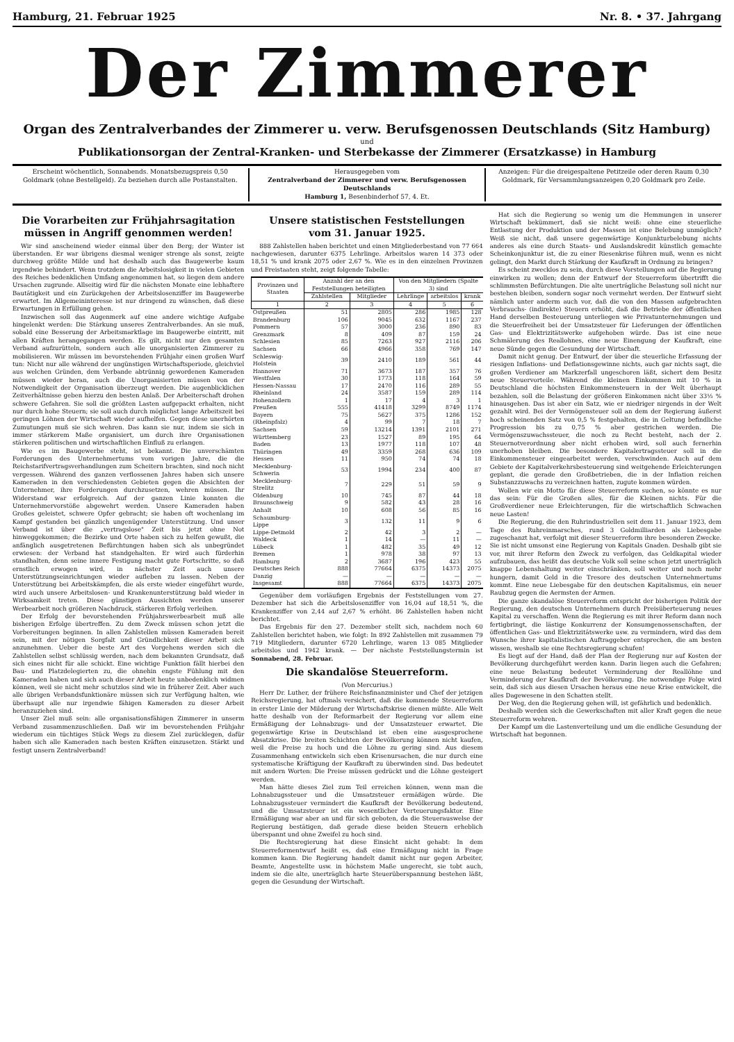Hamburg, 21. Februar 1925 Nr. 8. • 37. Jahrgang
Der Zimmerer
Organ des Zentralverbandes der Zimmerer u. verw. Berufsgenossen Deutschlands (Sitz Hamburg)
und
Publikationsorgan der Zentral-Kranken- und Sterbekasse der Zimmerer (Ersatzkasse) in Hamburg
Erscheint wöchentlich, Sonnabends. Monatsbezugspreis 0,50 Goldmark (ohne Bestellgeld). Zu beziehen durch alle Postanstalten.
Herausgegeben vom
Zentralverband der Zimmerer und verw. Berufsgenossen Deutschlands
Hamburg 1, Besenbinderhof 57, 4. Et.
Anzeigen: Für die dreigespaltene Petitzeile oder deren Raum 0,30 Goldmark, für Versammlungsanzeigen 0,20 Goldmark pro Zeile.
Die Vorarbeiten zur Frühjahrsagitation müssen in Angriff genommen werden!
Wir sind anscheinend wieder einmal über den Berg; der Winter ist überstanden. Er war übrigens diesmal weniger strenge als sonst, zeigte durchweg größte Milde und hat deshalb auch das Baugewerbe kaum irgendwie behindert. Wenn trotzdem die Arbeitslosigkeit in vielen Gebieten des Reiches bedenklichen Umfang angenommen hat, so liegen dem andere Ursachen zugrunde. Allseitig wird für die nächsten Monate eine lebhaftere Bautätigkeit und ein Zurückgehen der Arbeitslosenziffer im Baugewerbe erwartet. Im Allgemeininteresse ist nur dringend zu wünschen, daß diese Erwartungen in Erfüllung gehen.
Inzwischen soll das Augenmerk auf eine andere wichtige Aufgabe hingelenkt werden: Die Stärkung unseres Zentralverbandes. An sie muß, sobald eine Besserung der Arbeitsmarktlage im Baugewerbe eintritt, mit allen Kräften herangegangen werden. Es gilt, nicht nur den gesamten Verband aufzurütteln, sondern auch alle unorganisierten Zimmerer zu mobilisieren. Wir müssen im bevorstehenden Frühjahr einen großen Wurf tun: Nicht nur alle während der ungünstigen Wirtschaftsperiode, gleichviel aus welchen Gründen, dem Verbande abtrünnig gewordenen Kameraden müssen wieder heran, auch die Unorganisierten müssen von der Notwendigkeit der Organisation überzeugt werden. Die augenblicklichen Zeitverhältnisse geben hierzu den besten Anlaß. Der Arbeiterschaft drohen schwere Gefahren. Sie soll die größten Lasten aufgepackt erhalten, nicht nur durch hohe Steuern; sie soll auch durch möglichst lange Arbeitszeit bei geringen Löhnen der Wirtschaft wieder aufhelfen. Gegen diese unerhörten Zumutungen muß sie sich wehren. Das kann sie nur, indem sie sich in immer stärkerem Maße organisiert, um durch ihre Organisationen stärkeren politischen und wirtschaftlichen Einfluß zu erlangen.
Wie es im Baugewerbe steht, ist bekannt. Die unverschämten Forderungen des Unternehmertums vom vorigen Jahre, die die Reichstarifvertragsverhandlungen zum Scheitern brachten, sind noch nicht vergessen. Während des ganzen verflossenen Jahres haben sich unsere Kameraden in den verschiedensten Gebieten gegen die Absichten der Unternehmer, ihre Forderungen durchzusetzen, wehren müssen. Ihr Widerstand war erfolgreich. Auf der ganzen Linie konnten die Unternehmervorstöße abgewehrt werden. Unsere Kameraden haben Großes geleistet, schwere Opfer gebracht; sie haben oft wochenlang im Kampf gestanden bei gänzlich ungenügender Unterstützung. Und unser Verband ist über die „vertragslose" Zeit bis jetzt ohne Not hinweggekommen; die Bezirke und Orte haben sich zu helfen gewußt, die anfänglich ausgetretenen Befürchtungen haben sich als unbegründet erwiesen: der Verband hat standgehalten. Er wird auch fürderhin standhalten, denn seine innere Festigung macht gute Fortschritte, so daß ernstlich erwogen wird, in nächster Zeit auch unsere Unterstützungseinrichtungen wieder aufleben zu lassen. Neben der Unterstützung bei Arbeitskämpfen, die als erste wieder eingeführt wurde, wird auch unsere Arbeitslosen- und Krankenunterstützung bald wieder in Wirksamkeit treten. Diese günstigen Aussichten werden unserer Werbearbeit noch größeren Nachdruck, stärkeren Erfolg verleihen.
Der Erfolg der bevorstehenden Frühjahrswerbearbeit muß alle bisherigen Erfolge übertreffen. Zu dem Zweck müssen schon jetzt die Vorbereitungen beginnen. In allen Zahlstellen müssen Kameraden bereit sein, mit der nötigen Sorgfalt und Gründlichkeit dieser Arbeit sich anzunehmen. Ueber die beste Art des Vorgehens werden sich die Zahlstellen selbst schlüssig werden, nach dem bekannten Grundsatz, daß sich eines nicht für alle schickt. Eine wichtige Funktion fällt hierbei den Bau- und Platzdelegierten zu, die ohnehin engste Fühlung mit den Kameraden haben und sich auch dieser Arbeit heute unbedenklich widmen können, weil sie nicht mehr schutzlos sind wie in früherer Zeit. Aber auch alle übrigen Verbandsfunktionäre müssen sich zur Verfügung halten, wie überhaupt alle nur irgendwie fähigen Kameraden zu dieser Arbeit heranzuziehen sind.
Unser Ziel muß sein: alle organisationsfähigen Zimmerer in unserm Verband zusammenzuschließen. Daß wir im bevorstehenden Frühjahr wiederum ein tüchtiges Stück Wegs zu diesem Ziel zurücklegen, dafür haben sich alle Kameraden nach besten Kräften einzusetzen. Stärkt und festigt unsern Zentralverband!
Unsere statistischen Feststellungen
vom 31. Januar 1925.
888 Zahlstellen haben berichtet und einen Mitgliederbestand von 77 664 nachgewiesen, darunter 6375 Lehrlinge. Arbeitslos waren 14 373 oder 18,51 % und krank 2075 oder 2,67 %. Wie es in den einzelnen Provinzen und Freistaaten steht, zeigt folgende Tabelle:
| Provinzen und Staaten | Anzahl der an den Feststellungen beteiligten | | Von den Mitgliedern (Spalte 3) sind | | |
| --- | --- | --- | --- | --- | --- |
| | Zahlstellen | Mitglieder | Lehrlinge | arbeitslos | krank |
| 1 | 2 | 3 | 4 | 5 | 6 |
| Ostpreußen | 51 | 2805 | 286 | 1985 | 128 |
| Brandenburg | 106 | 9045 | 632 | 1167 | 237 |
| Pommern | 57 | 3000 | 236 | 890 | 83 |
| Grenzmark | 8 | 409 | 87 | 159 | 24 |
| Schlesien | 85 | 7263 | 927 | 2116 | 206 |
| Sachsen | 66 | 4966 | 358 | 769 | 147 |
| Schleswig-Holstein | 39 | 2410 | 189 | 561 | 44 |
| Hannover | 71 | 3673 | 187 | 357 | 76 |
| Westfalen | 30 | 1773 | 118 | 164 | 59 |
| Hessen-Nassau | 17 | 2470 | 116 | 289 | 55 |
| Rheinland | 24 | 3587 | 159 | 289 | 114 |
| Hohenzollern | 1 | 17 | 4 | 3 | 1 |
| Preußen | 555 | 41418 | 3299 | 8749 | 1174 |
| Bayern | 75 | 5627 | 375 | 1286 | 152 |
| (Rheinpfalz) | 4 | 99 | 7 | 18 | 7 |
| Sachsen | 59 | 13214 | 1391 | 2101 | 271 |
| Württemberg | 23 | 1527 | 89 | 195 | 64 |
| Baden | 13 | 1977 | 118 | 107 | 48 |
| Thüringen | 49 | 3359 | 268 | 636 | 109 |
| Hessen | 11 | 950 | 74 | 74 | 18 |
| Mecklenburg-Schwerin | 53 | 1994 | 234 | 400 | 87 |
| Mecklenburg-Strelitz | 7 | 229 | 51 | 59 | 9 |
| Oldenburg | 10 | 745 | 87 | 44 | 18 |
| Braunschweig | 9 | 582 | 43 | 28 | 16 |
| Anhalt | 10 | 608 | 56 | 85 | 16 |
| Schaumburg-Lippe | 3 | 132 | 11 | 9 | 6 |
| Lippe-Detmold | 2 | 42 | 3 | 2 | — |
| Waldeck | 1 | 14 | — | 11 | — |
| Lübeck | 1 | 482 | 35 | 49 | 12 |
| Bremen | 1 | 978 | 38 | 97 | 13 |
| Hamburg | 2 | 3687 | 196 | 423 | 55 |
| Deutsches Reich | 888 | 77664 | 6375 | 14373 | 2075 |
| Danzig | — | — | — | — | — |
| Insgesamt | 888 | 77664 | 6375 | 14373 | 2075 |
Gegenüber dem vorläufigen Ergebnis der Feststellungen vom 27. Dezember hat sich die Arbeitslosenziffer von 16,04 auf 18,51 %, die Krankenziffer von 2,44 auf 2,67 % erhöht. 86 Zahlstellen haben nicht berichtet.
Das Ergebnis für den 27. Dezember stellt sich, nachdem noch 60 Zahlstellen berichtet haben, wie folgt: In 892 Zahlstellen mit zusammen 79 719 Mitgliedern, darunter 6720 Lehrlinge, waren 13 085 Mitglieder arbeitslos und 1942 krank. — Der nächste Feststellungstermin ist Sonnabend, 28. Februar.
Die skandalöse Steuerreform.
(Von Mercurius.)
Herr Dr. Luther, der frühere Reichsfinanzminister und Chef der jetzigen Reichsregierung, hat oftmals versichert, daß die kommende Steuerreform in erster Linie der Milderung der Wirtschaftskrise dienen müßte. Alle Welt hatte deshalb von der Reformarbeit der Regierung vor allem eine Ermäßigung der Lohnabzugs- und der Umsatzsteuer erwartet. Die gegenwärtige Krise in Deutschland ist eben eine ausgesprochene Absatzkrise. Die breiten Schichten der Bevölkerung können nicht kaufen, weil die Preise zu hoch und die Löhne zu gering sind. Aus diesem Zusammenhang entwickeln sich eben Krisenursachen, die nur durch eine systematische Kräftigung der Kaufkraft zu überwinden sind. Das bedeutet mit andern Worten: Die Preise müssen gedrückt und die Löhne gesteigert werden.
Man hätte dieses Ziel zum Teil erreichen können, wenn man die Lohnabzugssteuer und die Umsatzsteuer ermäßigen würde. Die Lohnabzugssteuer vermindert die Kaufkraft der Bevölkerung bedeutend, und die Umsatzsteuer ist ein wesentlicher Verteuerungsfaktor. Eine Ermäßigung war aber an und für sich geboten, da die Steuerauswelse der Regierung bestätigen, daß gerade diese beiden Steuern erheblich überspannt und ohne Zweifel zu hoch sind.
Die Rechtsregierung hat diese Einsicht nicht gehabt: In dem Steuerreformentwurf heißt es, daß eine Ermäßigung nicht in Frage kommen kann. Die Regierung handelt damit nicht nur gegen Arbeiter, Beamte, Angestellte usw. in höchstem Maße ungerecht, sie tobt auch, indem sie die alte, unerträglich harte Steuerüberspannung bestehen läßt, gegen die Gesundung der Wirtschaft.
Hat sich die Regierung so wenig um die Hemmungen in unserer Wirtschaft bekümmert, daß sie nicht weiß: ohne eine steuerliche Entlastung der Produktion und der Massen ist eine Belebung unmöglich? Weiß sie nicht, daß unsere gegenwärtige Konjunkturbelebung nichts anderes als eine durch Staats- und Auslandskredit künstlich gemachte Scheinkonjunktur ist, die zu einer Riesenkrise führen muß, wenn es nicht gelingt, den Markt durch Stärkung der Kaufkraft in Ordnung zu bringen?
Es scheint zwecklos zu sein, durch diese Vorstellungen auf die Regierung einwirken zu wollen; denn der Entwurf der Steuerreform übertrifft die schlimmsten Befürchtungen. Die alte unerträgliche Belastung soll nicht nur bestehen bleiben, sondern sogar noch vermehrt werden. Der Entwurf sieht nämlich unter anderm auch vor, daß die von den Massen aufgebrachten Verbrauchs- (indirekte) Steuern erhöht, daß die Betriebe der öffentlichen Hand derselben Besteuerung unterliegen wie Privatunternehmungen und die Steuerfreiheit bei der Umsatzsteuer für Lieferungen der öffentlichen Gas- und Elektrizitätswerke aufgehoben würde. Das ist eine neue Schmälerung des Reallohnes, eine neue Einengung der Kaufkraft, eine neue Sünde gegen die Gesundung der Wirtschaft.
Damit nicht genug. Der Entwurf, der über die steuerliche Erfassung der riesigen Inflations- und Deflationsgewinne nichts, auch gar nichts sagt, die großen Verdiener am Markzerfall ungeschoren läßt, sichert dem Besitz neue Steuervorteile. Während die kleinen Einkommen mit 10 % in Deutschland die höchsten Einkommensteuern in der Welt überhaupt bezahlen, soll die Belastung der größeren Einkommen nicht über 33⅓ % hinausgehen. Das ist aber ein Satz, wie er niedriger nirgends in der Welt gezahlt wird. Bei der Vermögensteuer soll an dem der Regierung äußerst hoch scheinenden Satz von 0,5 % festgehalten, die in Geltung befindliche Progression bis zu 0,75 % aber gestrichen werden. Die Vermögenszuwachssteuer, die noch zu Recht besteht, nach der 2. Steuernotverordnung aber nicht erhoben wird, soll auch fernerhin unerhoben bleiben. Die besondere Kapitalertragssteuer soll in die Einkommensteuer eingearbeitet werden, verschwinden. Auch auf dem Gebiete der Kapitalverkehrsbesteuerung sind weitgehende Erleichterungen geplant, die gerade den Großbetrieben, die in der Inflation reichen Substanzzuwachs zu verzeichnen hatten, zugute kommen würden.
Wollen wir ein Motto für diese Steuerreform suchen, so könnte es nur das sein: Für die Großen alles, für die Kleinen nichts. Für die Großverdiener neue Erleichterungen, für die wirtschaftlich Schwachen neue Lasten!
Die Regierung, die den Ruhrindustriellen seit dem 11. Januar 1923, dem Tage des Ruhreinmarsches, rund 3 Goldmilliarden als Liebesgabe zugeschanzt hat, verfolgt mit dieser Steuerreform ihre besonderen Zwecke. Sie ist nicht umsonst eine Regierung von Kapitals Gnaden. Deshalb gibt sie vor, mit ihrer Reform den Zweck zu verfolgen, das Geldkapital wieder aufzubauen, das heißt das deutsche Volk soll seine schon jetzt unerträglich knappe Lebenshaltung weiter einschränken, soll weiter und noch mehr hungern, damit Geld in die Tresore des deutschen Unternehmertums kommt. Eine neue Liebesgabe für den deutschen Kapitalismus, ein neuer Raubzug gegen die Aermsten der Armen.
Die ganze skandalöse Steuerreform entspricht der bisherigen Politik der Regierung, den deutschen Unternehmern durch Preisüberteuerung neues Kapital zu verschaffen. Wenn die Regierung es mit ihrer Reform dann noch fertigbringt, die lästige Konkurrenz der Konsumgenossenschaften, der öffentlichen Gas- und Elektrizitätswerke usw. zu vermindern, wird das dem Wunsche ihrer kapitalistischen Auftraggeber entsprechen, die am besten wissen, weshalb sie eine Rechtsregierung schufen!
Es liegt auf der Hand, daß der Plan der Regierung nur auf Kosten der Bevölkerung durchgeführt werden kann. Darin liegen auch die Gefahren; eine neue Belastung bedeutet Verminderung der Reallöhne und Verminderung der Kaufkraft der Bevölkerung. Die notwendige Folge wird sein, daß sich aus diesen Ursachen heraus eine neue Krise entwickelt, die alles Dagewesene in den Schatten stellt.
Der Weg, den die Regierung gehen will, ist gefährlich und bedenklich.
Deshalb werden sich die Gewerkschaften mit aller Kraft gegen die neue Steuerreform wehren.
Der Kampf um die Lastenverteilung und um die endliche Gesundung der Wirtschaft hat begonnen.